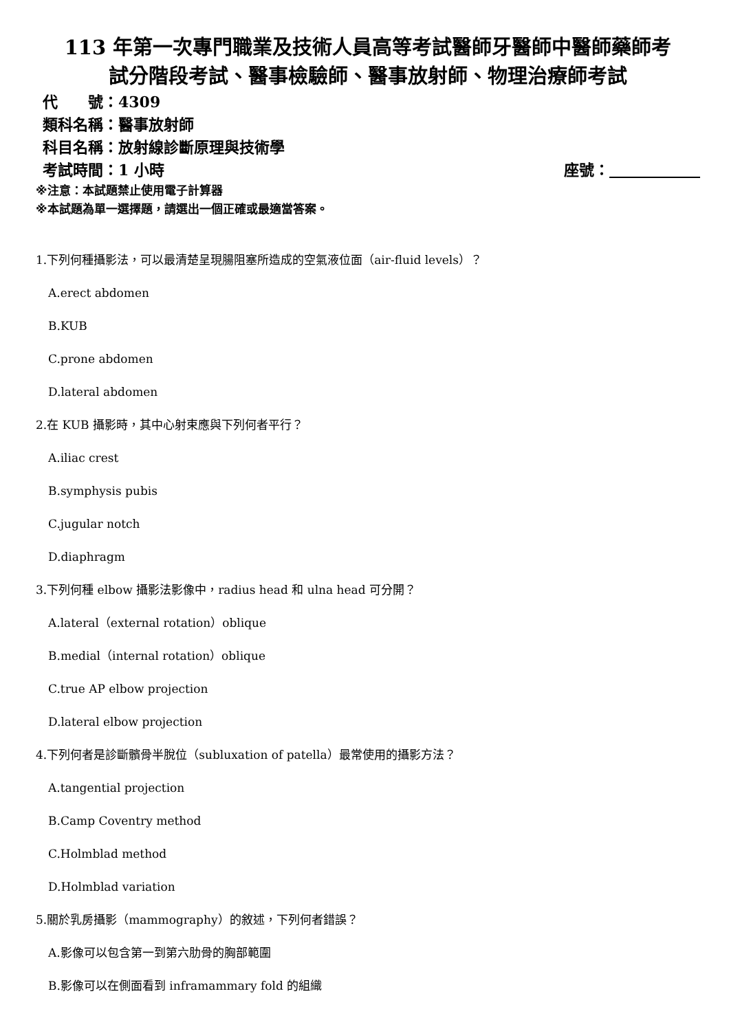113 年第一次專門職業及技術人員高等考試醫師牙醫師中醫師藥師考
試分階段考試、醫事檢驗師、醫事放射師、物理治療師考試
代　　號：4309
類科名稱：醫事放射師
科目名稱：放射線診斷原理與技術學
考試時間：1 小時 座號：　　　　　　
※注意：本試題禁止使用電子計算器
※本試題為單一選擇題，請選出一個正確或最適當答案。
1.下列何種攝影法，可以最清楚呈現腸阻塞所造成的空氣液位面（air-fluid levels）？
A.erect abdomen
B.KUB
C.prone abdomen
D.lateral abdomen
2.在 KUB 攝影時，其中心射束應與下列何者平行？
A.iliac crest
B.symphysis pubis
C.jugular notch
D.diaphragm
3.下列何種 elbow 攝影法影像中，radius head 和 ulna head 可分開？
A.lateral（external rotation）oblique
B.medial（internal rotation）oblique
C.true AP elbow projection
D.lateral elbow projection
4.下列何者是診斷髕骨半脫位（subluxation of patella）最常使用的攝影方法？
A.tangential projection
B.Camp Coventry method
C.Holmblad method
D.Holmblad variation
5.關於乳房攝影（mammography）的敘述，下列何者錯誤？
A.影像可以包含第一到第六肋骨的胸部範圍
B.影像可以在側面看到 inframammary fold 的組織